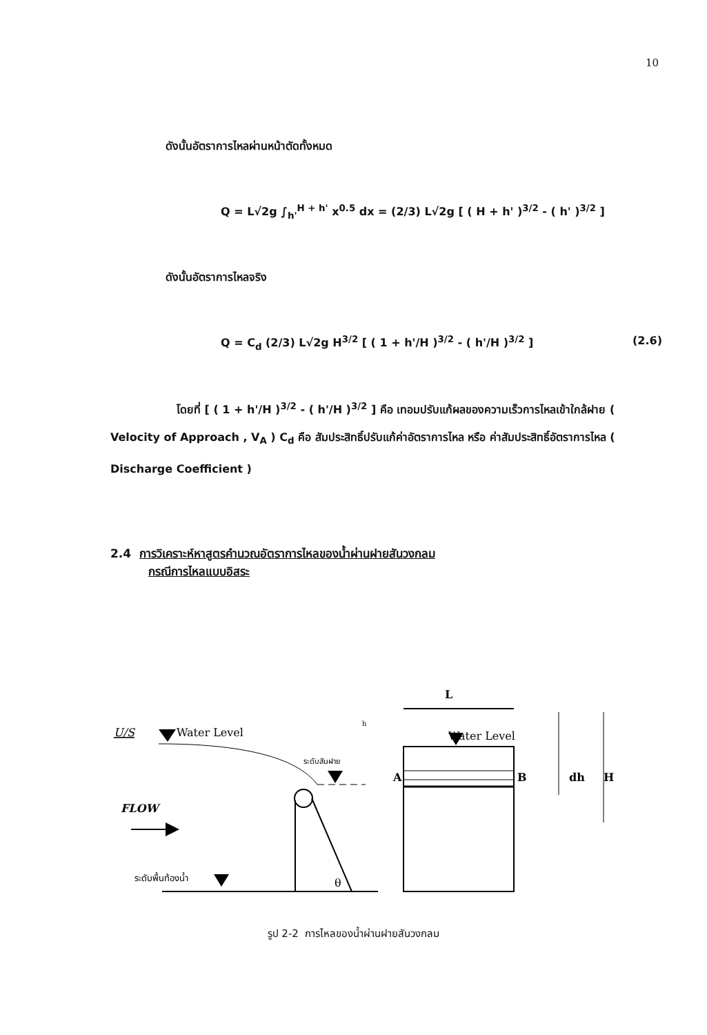10
ดังนั้นอัตราการไหลผ่านหน้าตัดทั้งหมด
Q = L√2g ∫<sub>h'</sub><sup>H + h'</sup> x<sup>0.5</sup> dx = (2/3) L√2g [ ( H + h' )<sup>3/2</sup> - ( h' )<sup>3/2</sup> ]
ดังนั้นอัตราการไหลจริง
Q = C<sub>d</sub> (2/3) L√2g H<sup>3/2</sup> [ ( 1 + h'/H )<sup>3/2</sup> - ( h'/H )<sup>3/2</sup> ] (2.6)
      โดยที่ [ ( 1 + h'/H )<sup>3/2</sup> - ( h'/H )<sup>3/2</sup> ] คือ เทอมปรับแก้ผลของความเร็วการไหลเข้าใกล้ฝาย ( Velocity of Approach , V<sub>A</sub> ) C<sub>d</sub> คือ สัมประสิทธิ์ปรับแก้ค่าอัตราการไหล หรือ ค่าสัมประสิทธิ์อัตราการไหล ( Discharge Coefficient )
2.4 การวิเคราะห์หาสูตรคำนวณอัตราการไหลของน้ำผ่านฝายสันวงกลม
กรณีการไหลแบบอิสระ
U/S
Water Level
FLOW
ระดับสันฝาย
θ
ระดับพื้นท้องน้ำ
L
Water Level
h
A
B
dh
H
รูป 2-2 การไหลของน้ำผ่านฝายสันวงกลม